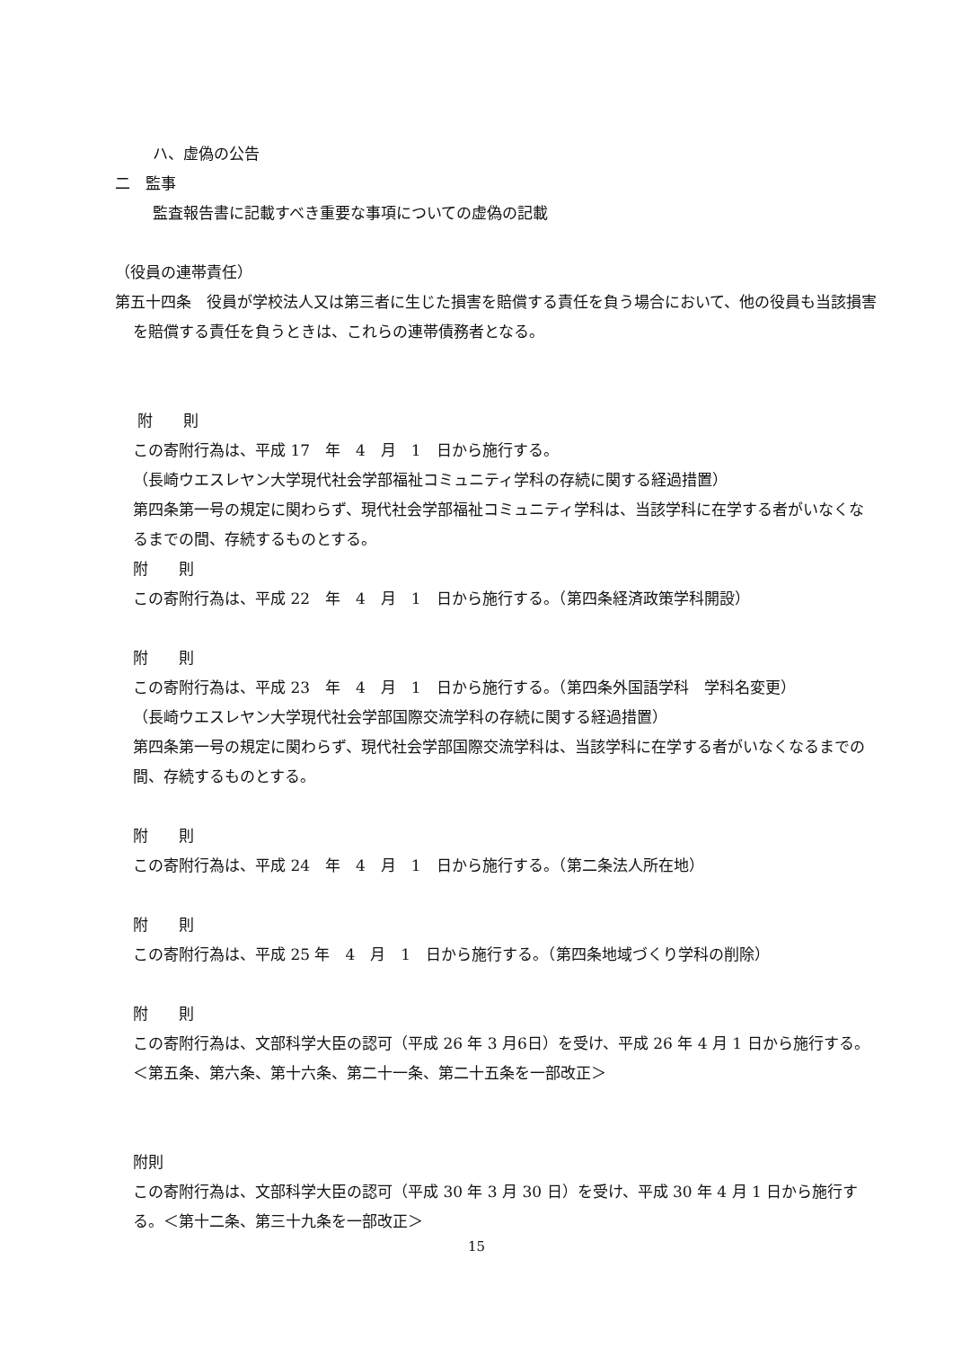ハ、虚偽の公告
二　監事
監査報告書に記載すべき重要な事項についての虚偽の記載
（役員の連帯責任）
第五十四条　役員が学校法人又は第三者に生じた損害を賠償する責任を負う場合において、他の役員も当該損害を賠償する責任を負うときは、これらの連帯債務者となる。
附　　則
この寄附行為は、平成 17　年　4　月　1　日から施行する。
（長崎ウエスレヤン大学現代社会学部福祉コミュニティ学科の存続に関する経過措置）
第四条第一号の規定に関わらず、現代社会学部福祉コミュニティ学科は、当該学科に在学する者がいなくなるまでの間、存続するものとする。
附　　則
この寄附行為は、平成 22　年　4　月　1　日から施行する。（第四条経済政策学科開設）
附　　則
この寄附行為は、平成 23　年　4　月　1　日から施行する。（第四条外国語学科　学科名変更）
（長崎ウエスレヤン大学現代社会学部国際交流学科の存続に関する経過措置）
第四条第一号の規定に関わらず、現代社会学部国際交流学科は、当該学科に在学する者がいなくなるまでの間、存続するものとする。
附　　則
この寄附行為は、平成 24　年　4　月　1　日から施行する。（第二条法人所在地）
附　　則
この寄附行為は、平成 25 年　4　月　1　日から施行する。（第四条地域づくり学科の削除）
附　　則
この寄附行為は、文部科学大臣の認可（平成 26 年 3 月6日）を受け、平成 26 年 4 月 1 日から施行する。＜第五条、第六条、第十六条、第二十一条、第二十五条を一部改正＞
附則
この寄附行為は、文部科学大臣の認可（平成 30 年 3 月 30 日）を受け、平成 30 年 4 月 1 日から施行する。＜第十二条、第三十九条を一部改正＞
15